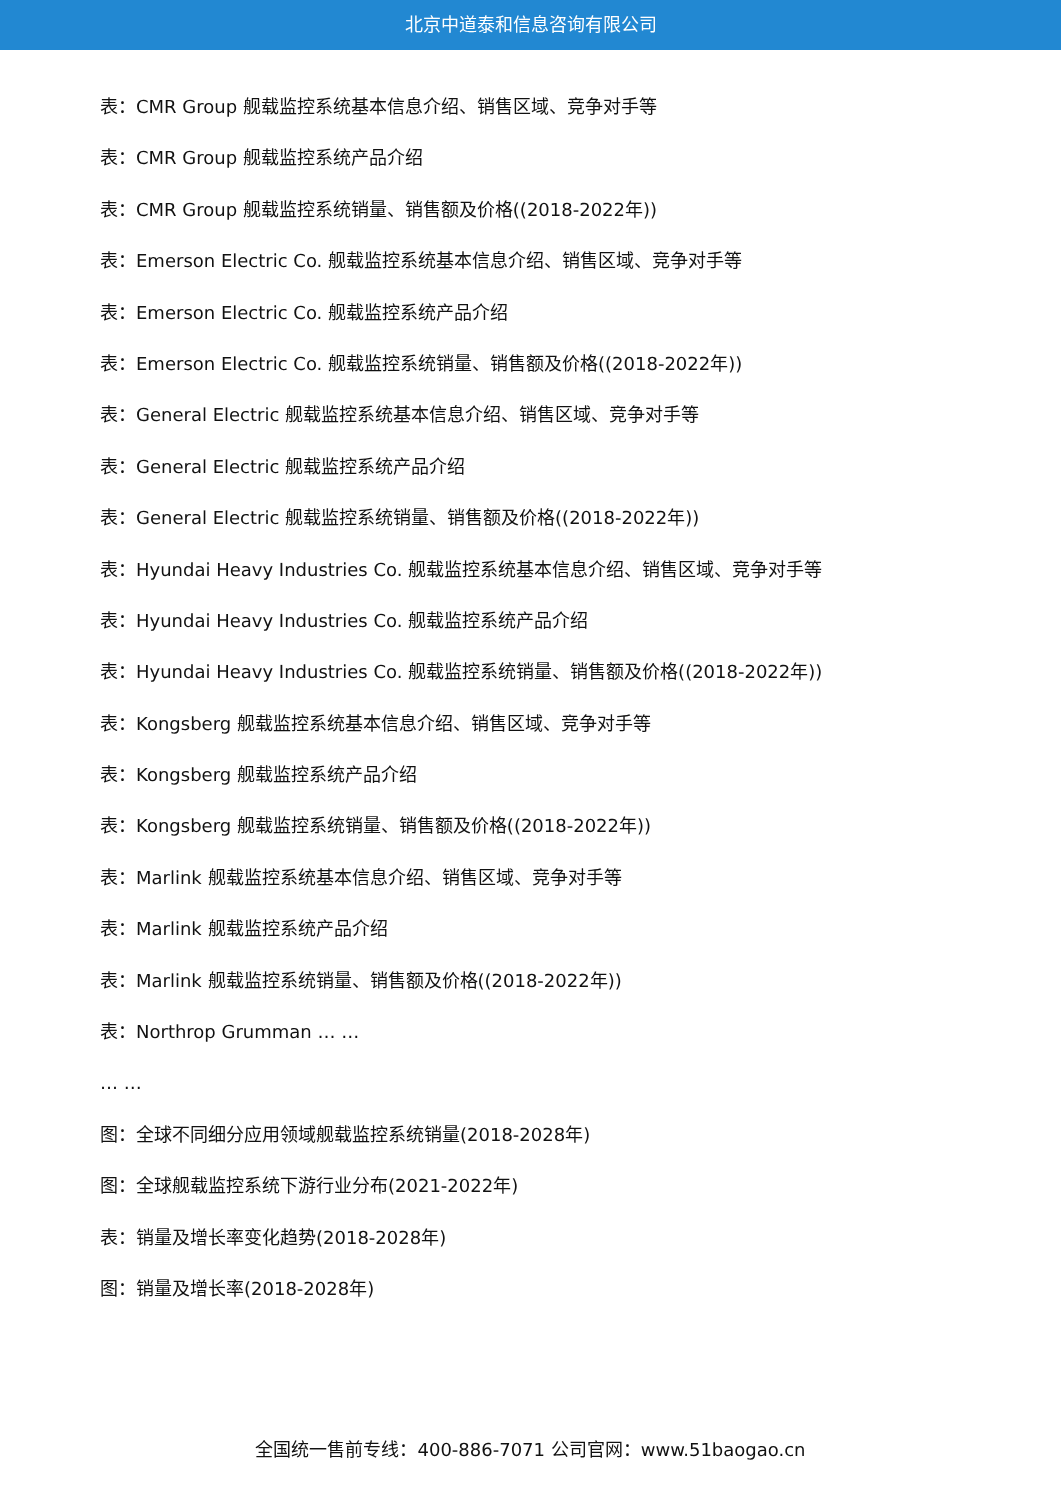北京中道泰和信息咨询有限公司
表：CMR Group 舰载监控系统基本信息介绍、销售区域、竞争对手等
表：CMR Group 舰载监控系统产品介绍
表：CMR Group 舰载监控系统销量、销售额及价格((2018-2022年))
表：Emerson Electric Co. 舰载监控系统基本信息介绍、销售区域、竞争对手等
表：Emerson Electric Co. 舰载监控系统产品介绍
表：Emerson Electric Co. 舰载监控系统销量、销售额及价格((2018-2022年))
表：General Electric 舰载监控系统基本信息介绍、销售区域、竞争对手等
表：General Electric 舰载监控系统产品介绍
表：General Electric 舰载监控系统销量、销售额及价格((2018-2022年))
表：Hyundai Heavy Industries Co. 舰载监控系统基本信息介绍、销售区域、竞争对手等
表：Hyundai Heavy Industries Co. 舰载监控系统产品介绍
表：Hyundai Heavy Industries Co. 舰载监控系统销量、销售额及价格((2018-2022年))
表：Kongsberg 舰载监控系统基本信息介绍、销售区域、竞争对手等
表：Kongsberg 舰载监控系统产品介绍
表：Kongsberg 舰载监控系统销量、销售额及价格((2018-2022年))
表：Marlink 舰载监控系统基本信息介绍、销售区域、竞争对手等
表：Marlink 舰载监控系统产品介绍
表：Marlink 舰载监控系统销量、销售额及价格((2018-2022年))
表：Northrop Grumman … …
… …
图：全球不同细分应用领域舰载监控系统销量(2018-2028年)
图：全球舰载监控系统下游行业分布(2021-2022年)
表：销量及增长率变化趋势(2018-2028年)
图：销量及增长率(2018-2028年)
全国统一售前专线：400-886-7071 公司官网：www.51baogao.cn